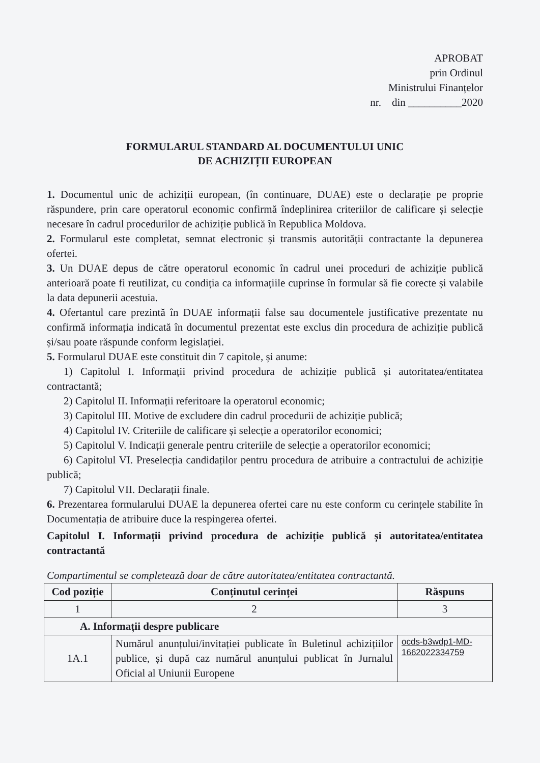APROBAT
prin Ordinul
Ministrului Finanțelor
nr. din __________2020
FORMULARUL STANDARD AL DOCUMENTULUI UNIC
DE ACHIZIȚII EUROPEAN
1. Documentul unic de achiziții european, (în continuare, DUAE) este o declarație pe proprie răspundere, prin care operatorul economic confirmă îndeplinirea criteriilor de calificare și selecție necesare în cadrul procedurilor de achiziție publică în Republica Moldova.
2. Formularul este completat, semnat electronic și transmis autorității contractante la depunerea ofertei.
3. Un DUAE depus de către operatorul economic în cadrul unei proceduri de achiziție publică anterioară poate fi reutilizat, cu condiția ca informațiile cuprinse în formular să fie corecte și valabile la data depunerii acestuia.
4. Ofertantul care prezintă în DUAE informații false sau documentele justificative prezentate nu confirmă informația indicată în documentul prezentat este exclus din procedura de achiziție publică și/sau poate răspunde conform legislației.
5. Formularul DUAE este constituit din 7 capitole, și anume:
1) Capitolul I. Informații privind procedura de achiziție publică și autoritatea/entitatea contractantă;
2) Capitolul II. Informații referitoare la operatorul economic;
3) Capitolul III. Motive de excludere din cadrul procedurii de achiziție publică;
4) Capitolul IV. Criteriile de calificare și selecție a operatorilor economici;
5) Capitolul V. Indicații generale pentru criteriile de selecție a operatorilor economici;
6) Capitolul VI. Preselecția candidaților pentru procedura de atribuire a contractului de achiziție publică;
7) Capitolul VII. Declarații finale.
6. Prezentarea formularului DUAE la depunerea ofertei care nu este conform cu cerințele stabilite în Documentația de atribuire duce la respingerea ofertei.
Capitolul I. Informații privind procedura de achiziție publică și autoritatea/entitatea contractantă
Compartimentul se completează doar de către autoritatea/entitatea contractantă.
| Cod poziție | Conținutul cerinței | Răspuns |
| --- | --- | --- |
| 1 | 2 | 3 |
| A. Informații despre publicare | | |
| 1A.1 | Numărul anunțului/invitației publicate în Buletinul achizițiilor publice, și după caz numărul anunțului publicat în Jurnalul Oficial al Uniunii Europene | ocds-b3wdp1-MD-1662022334759 |